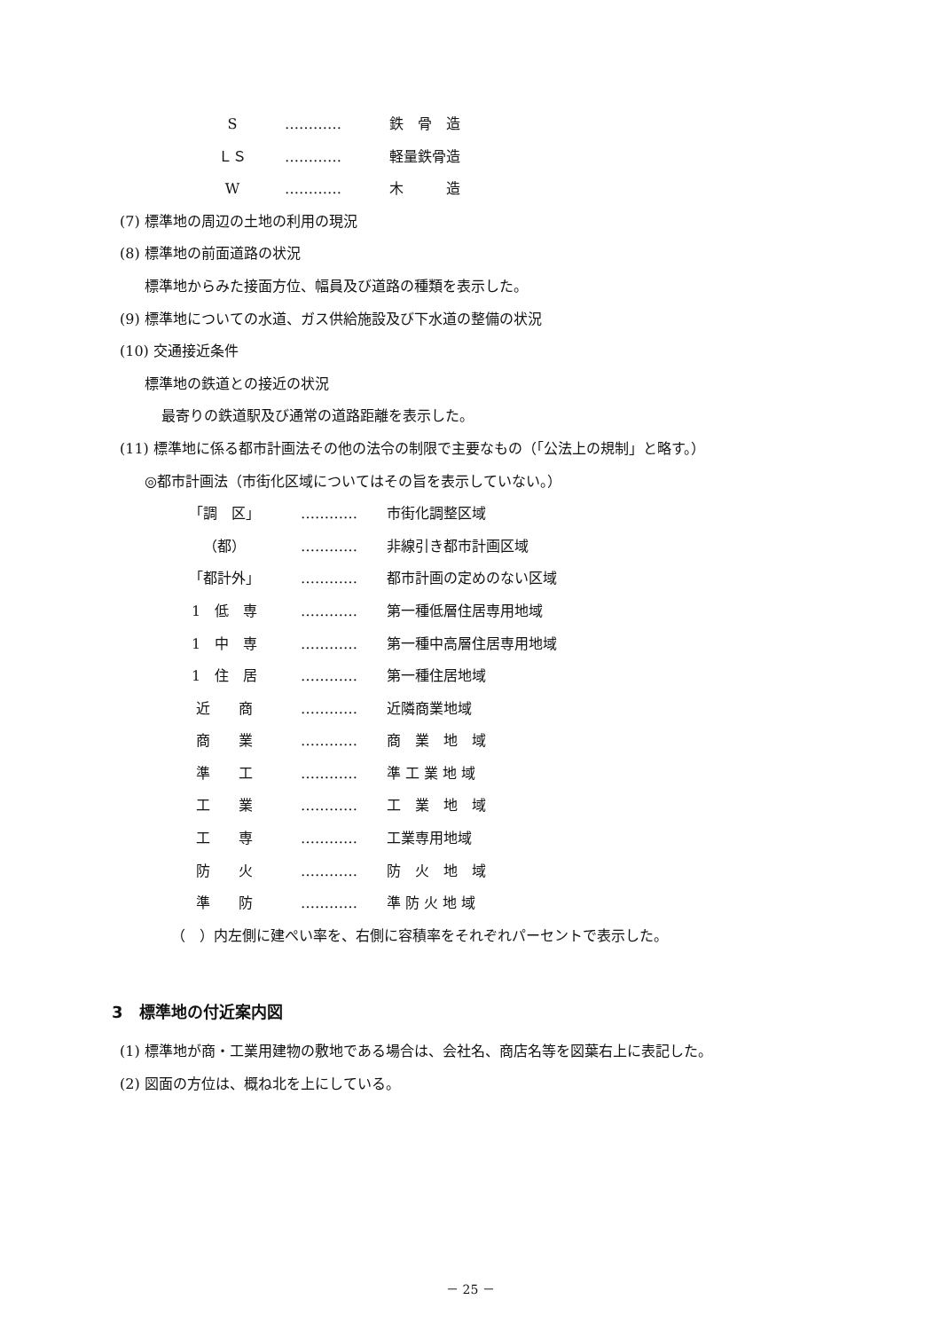S ………… 鉄　骨　造
ＬＳ ………… 軽量鉄骨造
W ………… 木　　　造
(7) 標準地の周辺の土地の利用の現況
(8) 標準地の前面道路の状況
標準地からみた接面方位、幅員及び道路の種類を表示した。
(9) 標準地についての水道、ガス供給施設及び下水道の整備の状況
(10) 交通接近条件
標準地の鉄道との接近の状況
最寄りの鉄道駅及び通常の道路距離を表示した。
(11) 標準地に係る都市計画法その他の法令の制限で主要なもの（「公法上の規制」と略す。）
◎都市計画法（市街化区域についてはその旨を表示していない。）
「調　区」 ………… 市街化調整区域
（都） ………… 非線引き都市計画区域
「都計外」 ………… 都市計画の定めのない区域
1　低　専 ………… 第一種低層住居専用地域
1　中　専 ………… 第一種中高層住居専用地域
1　住　居 ………… 第一種住居地域
近　　商 ………… 近隣商業地域
商　　業 ………… 商　業　地　域
準　　工 ………… 準 工 業 地 域
工　　業 ………… 工　業　地　域
工　　専 ………… 工業専用地域
防　　火 ………… 防　火　地　域
準　　防 ………… 準 防 火 地 域
（　）内左側に建ぺい率を、右側に容積率をそれぞれパーセントで表示した。
3　標準地の付近案内図
(1) 標準地が商・工業用建物の敷地である場合は、会社名、商店名等を図葉右上に表記した。
(2) 図面の方位は、概ね北を上にしている。
－ 25 －